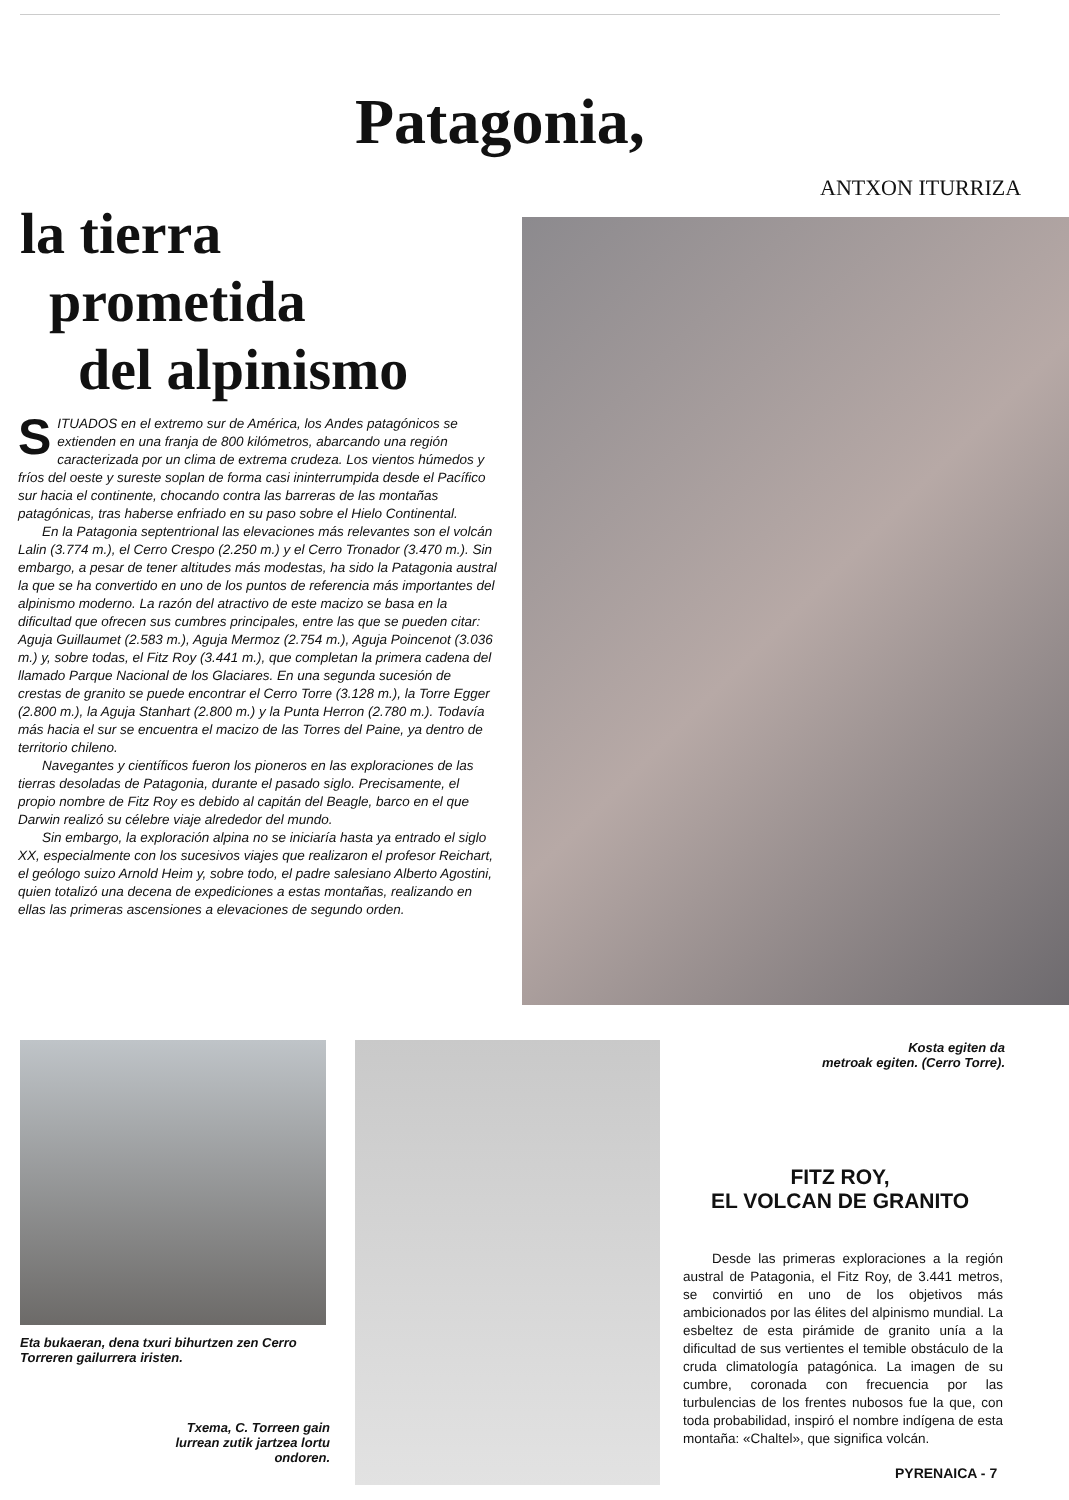Patagonia,
ANTXON ITURRIZA
la tierra
prometida
del alpinismo
SITUADOS en el extremo sur de América, los Andes patagónicos se extienden en una franja de 800 kilómetros, abarcando una región caracterizada por un clima de extrema crudeza. Los vientos húmedos y fríos del oeste y sureste soplan de forma casi ininterrumpida desde el Pacífico sur hacia el continente, chocando contra las barreras de las montañas patagónicas, tras haberse enfriado en su paso sobre el Hielo Continental.
En la Patagonia septentrional las elevaciones más relevantes son el volcán Lalin (3.774 m.), el Cerro Crespo (2.250 m.) y el Cerro Tronador (3.470 m.). Sin embargo, a pesar de tener altitudes más modestas, ha sido la Patagonia austral la que se ha convertido en uno de los puntos de referencia más importantes del alpinismo moderno. La razón del atractivo de este macizo se basa en la dificultad que ofrecen sus cumbres principales, entre las que se pueden citar: Aguja Guillaumet (2.583 m.), Aguja Mermoz (2.754 m.), Aguja Poincenot (3.036 m.) y, sobre todas, el Fitz Roy (3.441 m.), que completan la primera cadena del llamado Parque Nacional de los Glaciares. En una segunda sucesión de crestas de granito se puede encontrar el Cerro Torre (3.128 m.), la Torre Egger (2.800 m.), la Aguja Stanhart (2.800 m.) y la Punta Herron (2.780 m.). Todavía más hacia el sur se encuentra el macizo de las Torres del Paine, ya dentro de territorio chileno.
Navegantes y científicos fueron los pioneros en las exploraciones de las tierras desoladas de Patagonia, durante el pasado siglo. Precisamente, el propio nombre de Fitz Roy es debido al capitán del Beagle, barco en el que Darwin realizó su célebre viaje alrededor del mundo.
Sin embargo, la exploración alpina no se iniciaría hasta ya entrado el siglo XX, especialmente con los sucesivos viajes que realizaron el profesor Reichart, el geólogo suizo Arnold Heim y, sobre todo, el padre salesiano Alberto Agostini, quien totalizó una decena de expediciones a estas montañas, realizando en ellas las primeras ascensiones a elevaciones de segundo orden.
Kosta egiten da
metroak egiten. (Cerro Torre).
Eta bukaeran, dena txuri bihurtzen zen Cerro Torreren gailurrera iristen.
Txema, C. Torreen gain lurrean zutik jartzea lortu ondoren.
FITZ ROY,
EL VOLCAN DE GRANITO
Desde las primeras exploraciones a la región austral de Patagonia, el Fitz Roy, de 3.441 metros, se convirtió en uno de los objetivos más ambicionados por las élites del alpinismo mundial. La esbeltez de esta pirámide de granito unía a la dificultad de sus vertientes el temible obstáculo de la cruda climatología patagónica. La imagen de su cumbre, coronada con frecuencia por las turbulencias de los frentes nubosos fue la que, con toda probabilidad, inspiró el nombre indígena de esta montaña: «Chaltel», que significa volcán.
PYRENAICA - 7